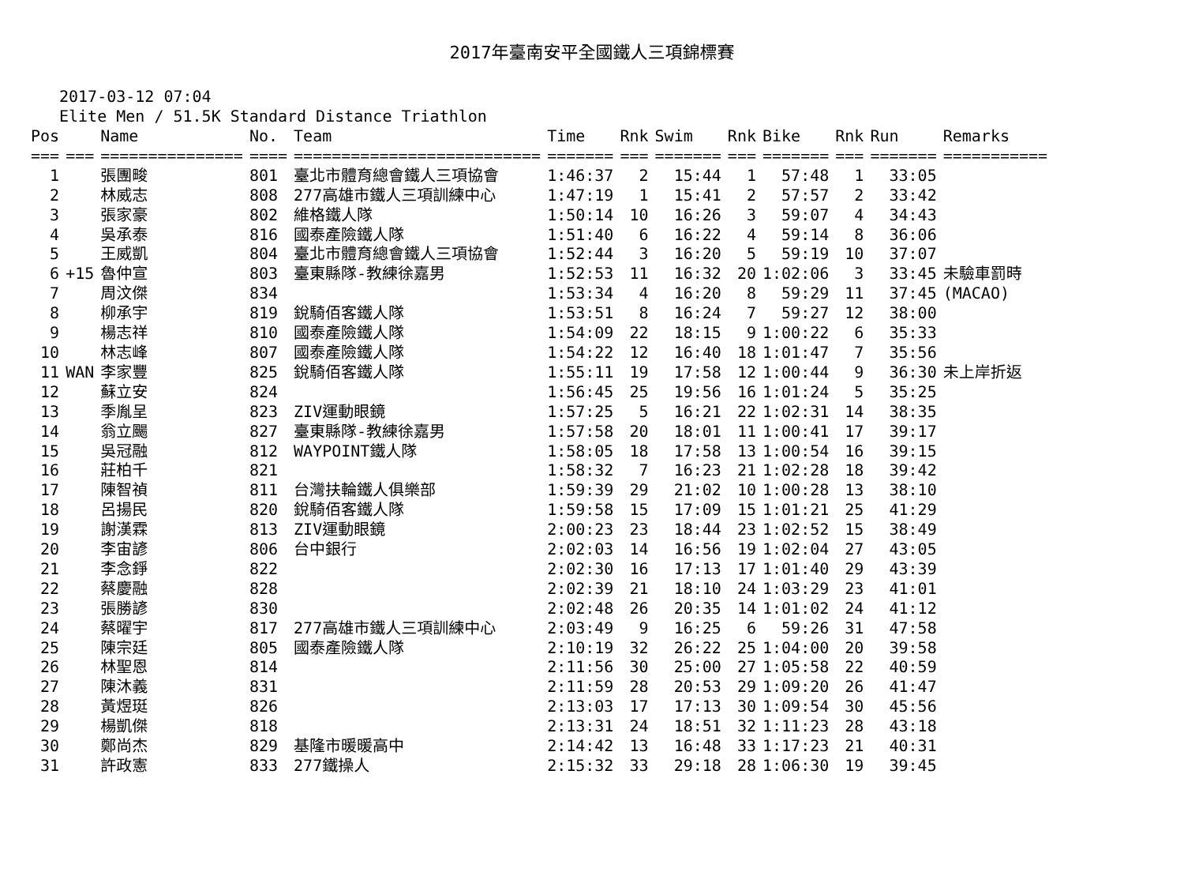2017年臺南安平全國鐵人三項錦標賽
2017-03-12 07:04
Elite Men / 51.5K Standard Distance Triathlon
| Pos | | Name | No. | Team | Time | Rnk | Swim | Rnk | Bike | Rnk | Run | Remarks |
| --- | --- | --- | --- | --- | --- | --- | --- | --- | --- | --- | --- | --- |
| === | === | =============== | ==== | ========================== | ======= | === | ======= | === | ======= | === | ======= | =========== |
| 1 | | 張團畯 | 801 | 臺北市體育總會鐵人三項協會 | 1:46:37 | 2 | 15:44 | 1 | 57:48 | 1 | 33:05 | |
| 2 | | 林威志 | 808 | 277高雄市鐵人三項訓練中心 | 1:47:19 | 1 | 15:41 | 2 | 57:57 | 2 | 33:42 | |
| 3 | | 張家豪 | 802 | 維格鐵人隊 | 1:50:14 | 10 | 16:26 | 3 | 59:07 | 4 | 34:43 | |
| 4 | | 吳承泰 | 816 | 國泰產險鐵人隊 | 1:51:40 | 6 | 16:22 | 4 | 59:14 | 8 | 36:06 | |
| 5 | | 王威凱 | 804 | 臺北市體育總會鐵人三項協會 | 1:52:44 | 3 | 16:20 | 5 | 59:19 | 10 | 37:07 | |
| 6 | +15 | 魯仲宣 | 803 | 臺東縣隊-教練徐嘉男 | 1:52:53 | 11 | 16:32 | 20 | 1:02:06 | 3 | 33:45 | 未驗車罰時 |
| 7 | | 周汶傑 | 834 | | 1:53:34 | 4 | 16:20 | 8 | 59:29 | 11 | 37:45 | (MACAO) |
| 8 | | 柳承宇 | 819 | 銳騎佰客鐵人隊 | 1:53:51 | 8 | 16:24 | 7 | 59:27 | 12 | 38:00 | |
| 9 | | 楊志祥 | 810 | 國泰產險鐵人隊 | 1:54:09 | 22 | 18:15 | 9 | 1:00:22 | 6 | 35:33 | |
| 10 | | 林志峰 | 807 | 國泰產險鐵人隊 | 1:54:22 | 12 | 16:40 | 18 | 1:01:47 | 7 | 35:56 | |
| 11 | WAN | 李家豐 | 825 | 銳騎佰客鐵人隊 | 1:55:11 | 19 | 17:58 | 12 | 1:00:44 | 9 | 36:30 | 未上岸折返 |
| 12 | | 蘇立安 | 824 | | 1:56:45 | 25 | 19:56 | 16 | 1:01:24 | 5 | 35:25 | |
| 13 | | 季胤呈 | 823 | ZIV運動眼鏡 | 1:57:25 | 5 | 16:21 | 22 | 1:02:31 | 14 | 38:35 | |
| 14 | | 翁立颺 | 827 | 臺東縣隊-教練徐嘉男 | 1:57:58 | 20 | 18:01 | 11 | 1:00:41 | 17 | 39:17 | |
| 15 | | 吳冠融 | 812 | WAYPOINT鐵人隊 | 1:58:05 | 18 | 17:58 | 13 | 1:00:54 | 16 | 39:15 | |
| 16 | | 莊柏千 | 821 | | 1:58:32 | 7 | 16:23 | 21 | 1:02:28 | 18 | 39:42 | |
| 17 | | 陳智禎 | 811 | 台灣扶輪鐵人俱樂部 | 1:59:39 | 29 | 21:02 | 10 | 1:00:28 | 13 | 38:10 | |
| 18 | | 呂揚民 | 820 | 銳騎佰客鐵人隊 | 1:59:58 | 15 | 17:09 | 15 | 1:01:21 | 25 | 41:29 | |
| 19 | | 謝漢霖 | 813 | ZIV運動眼鏡 | 2:00:23 | 23 | 18:44 | 23 | 1:02:52 | 15 | 38:49 | |
| 20 | | 李宙諺 | 806 | 台中銀行 | 2:02:03 | 14 | 16:56 | 19 | 1:02:04 | 27 | 43:05 | |
| 21 | | 李念錚 | 822 | | 2:02:30 | 16 | 17:13 | 17 | 1:01:40 | 29 | 43:39 | |
| 22 | | 蔡慶融 | 828 | | 2:02:39 | 21 | 18:10 | 24 | 1:03:29 | 23 | 41:01 | |
| 23 | | 張勝諺 | 830 | | 2:02:48 | 26 | 20:35 | 14 | 1:01:02 | 24 | 41:12 | |
| 24 | | 蔡曜宇 | 817 | 277高雄市鐵人三項訓練中心 | 2:03:49 | 9 | 16:25 | 6 | 59:26 | 31 | 47:58 | |
| 25 | | 陳宗廷 | 805 | 國泰產險鐵人隊 | 2:10:19 | 32 | 26:22 | 25 | 1:04:00 | 20 | 39:58 | |
| 26 | | 林聖恩 | 814 | | 2:11:56 | 30 | 25:00 | 27 | 1:05:58 | 22 | 40:59 | |
| 27 | | 陳沐義 | 831 | | 2:11:59 | 28 | 20:53 | 29 | 1:09:20 | 26 | 41:47 | |
| 28 | | 黃煜珽 | 826 | | 2:13:03 | 17 | 17:13 | 30 | 1:09:54 | 30 | 45:56 | |
| 29 | | 楊凱傑 | 818 | | 2:13:31 | 24 | 18:51 | 32 | 1:11:23 | 28 | 43:18 | |
| 30 | | 鄭尚杰 | 829 | 基隆市暖暖高中 | 2:14:42 | 13 | 16:48 | 33 | 1:17:23 | 21 | 40:31 | |
| 31 | | 許政憲 | 833 | 277鐵操人 | 2:15:32 | 33 | 29:18 | 28 | 1:06:30 | 19 | 39:45 | |